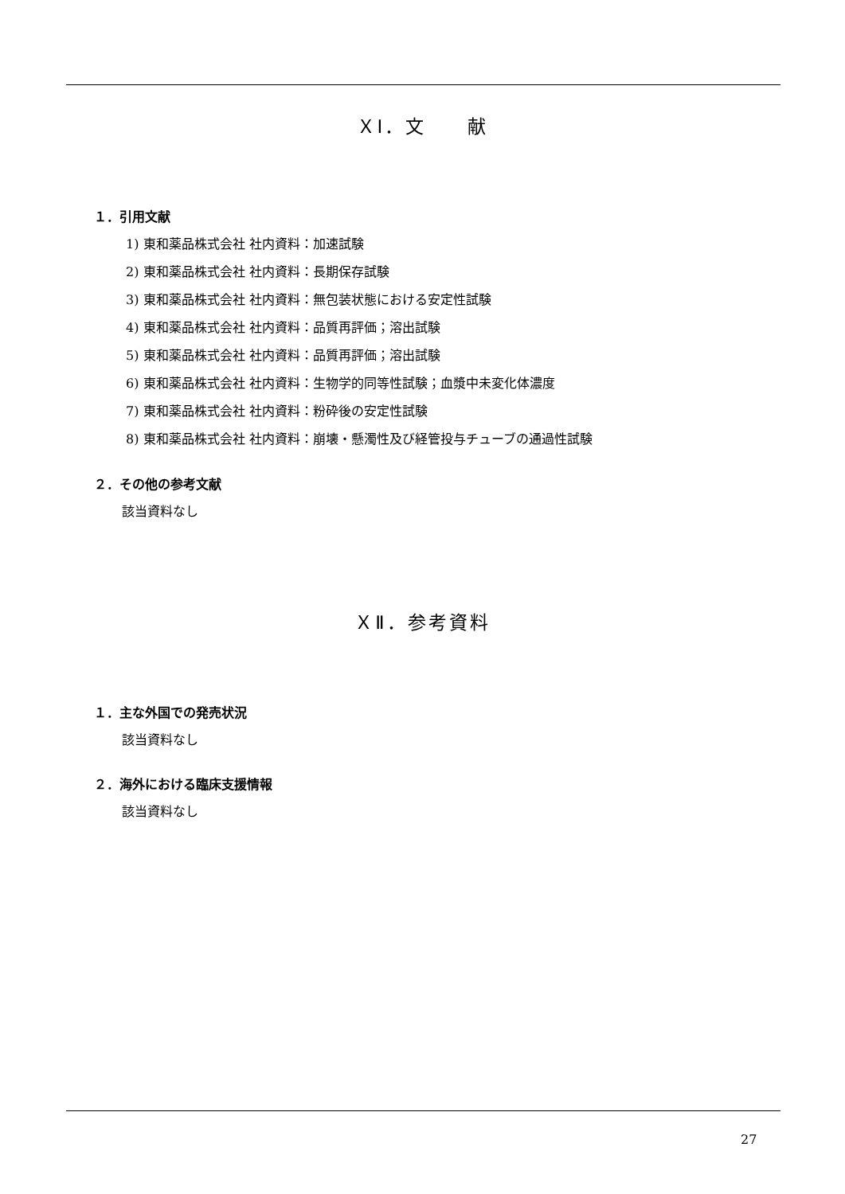ＸⅠ．文　　献
１．引用文献
1) 東和薬品株式会社 社内資料：加速試験
2) 東和薬品株式会社 社内資料：長期保存試験
3) 東和薬品株式会社 社内資料：無包装状態における安定性試験
4) 東和薬品株式会社 社内資料：品質再評価；溶出試験
5) 東和薬品株式会社 社内資料：品質再評価；溶出試験
6) 東和薬品株式会社 社内資料：生物学的同等性試験；血漿中未変化体濃度
7) 東和薬品株式会社 社内資料：粉砕後の安定性試験
8) 東和薬品株式会社 社内資料：崩壊・懸濁性及び経管投与チューブの通過性試験
２．その他の参考文献
該当資料なし
ＸⅡ．参考資料
１．主な外国での発売状況
該当資料なし
２．海外における臨床支援情報
該当資料なし
27